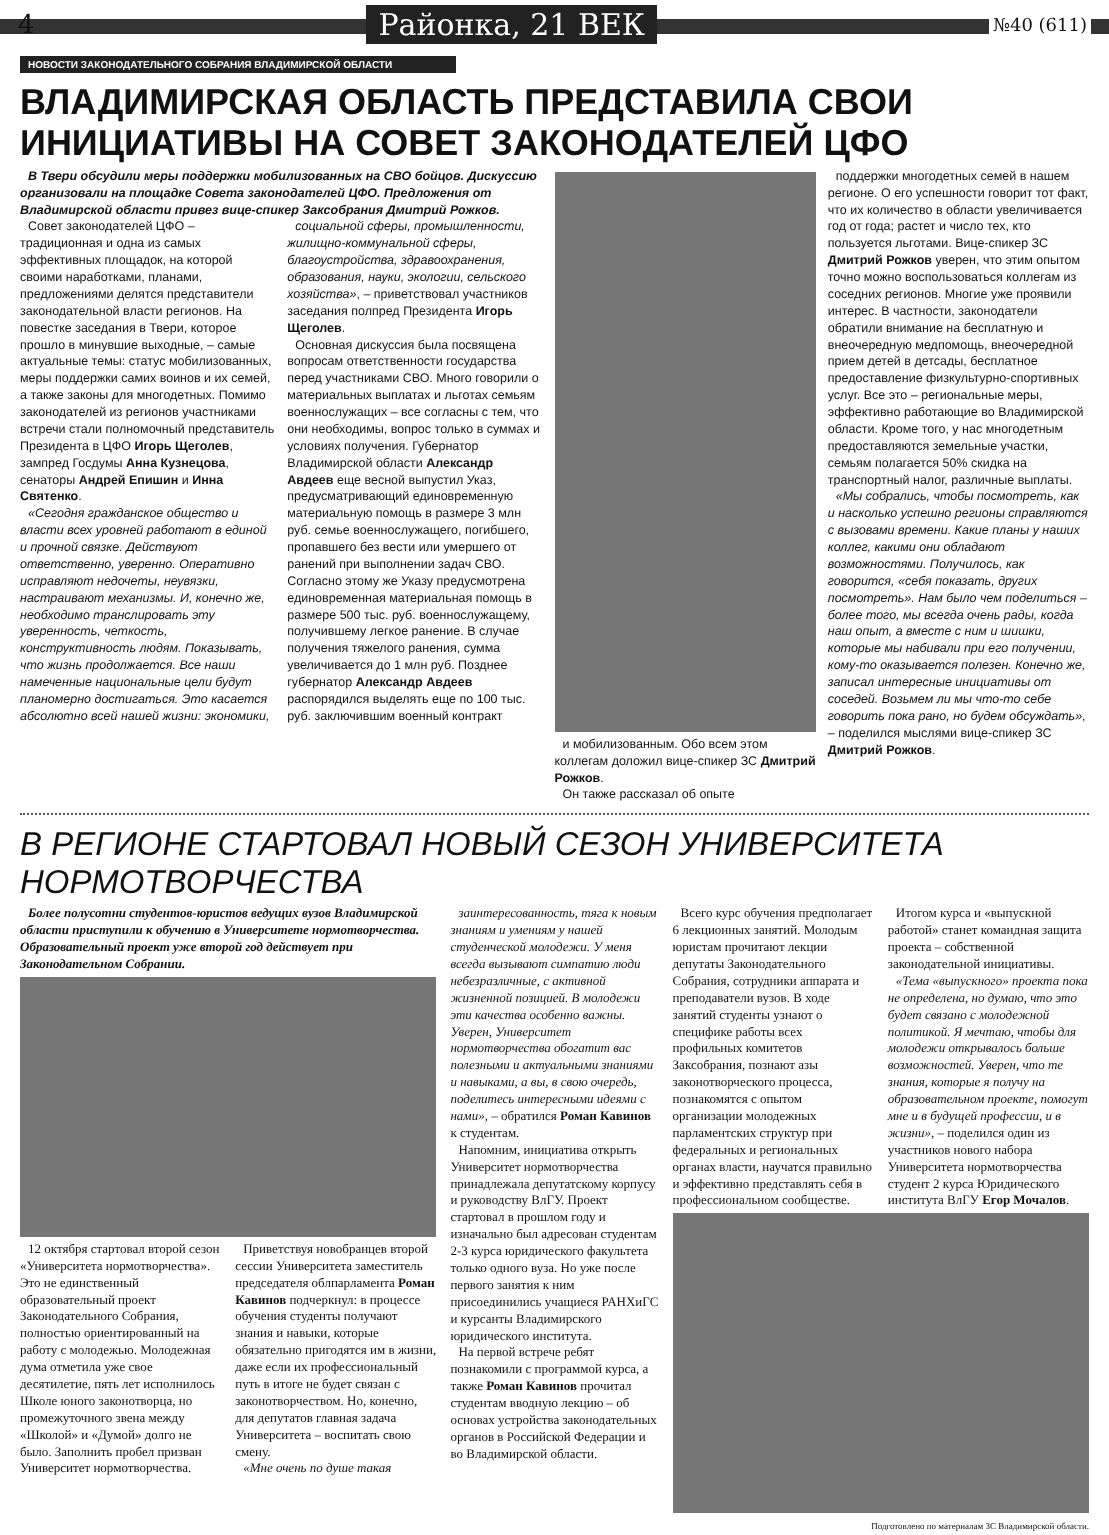4 Районка, 21 ВЕК №40 (611)
НОВОСТИ ЗАКОНОДАТЕЛЬНОГО СОБРАНИЯ ВЛАДИМИРСКОЙ ОБЛАСТИ
ВЛАДИМИРСКАЯ ОБЛАСТЬ ПРЕДСТАВИЛА СВОИ ИНИЦИАТИВЫ НА СОВЕТ ЗАКОНОДАТЕЛЕЙ ЦФО
В Твери обсудили меры поддержки мобилизованных на СВО бойцов. Дискуссию организовали на площадке Совета законодателей ЦФО. Предложения от Владимирской области привез вице-спикер Заксобрания Дмитрий Рожков.
Совет законодателей ЦФО – традиционная и одна из самых эффективных площадок, на которой своими наработками, планами, предложениями делятся представители законодательной власти регионов. На повестке заседания в Твери, которое прошло в минувшие выходные, – самые актуальные темы: статус мобилизованных, меры поддержки самих воинов и их семей, а также законы для многодетных. Помимо законодателей из регионов участниками встречи стали полномочный представитель Президента в ЦФО Игорь Щеголев, зампред Госдумы Анна Кузнецова, сенаторы Андрей Епишин и Инна Святенко.
«Сегодня гражданское общество и власти всех уровней работают в единой и прочной связке. Действуют ответственно, уверенно. Оперативно исправляют недочеты, неувязки, настраивают механизмы. И, конечно же, необходимо транслировать эту уверенность, четкость, конструктивность людям. Показывать, что жизнь продолжается. Все наши намеченные национальные цели будут планомерно достигаться. Это касается абсолютно всей нашей жизни: экономики,
социальной сферы, промышленности, жилищно-коммунальной сферы, благоустройства, здравоохранения, образования, науки, экологии, сельского хозяйства», – приветствовал участников заседания полпред Президента Игорь Щеголев.
Основная дискуссия была посвящена вопросам ответственности государства перед участниками СВО. Много говорили о материальных выплатах и льготах семьям военнослужащих – все согласны с тем, что они необходимы, вопрос только в суммах и условиях получения. Губернатор Владимирской области Александр Авдеев еще весной выпустил Указ, предусматривающий единовременную материальную помощь в размере 3 млн руб. семье военнослужащего, погибшего, пропавшего без вести или умершего от ранений при выполнении задач СВО. Согласно этому же Указу предусмотрена единовременная материальная помощь в размере 500 тыс. руб. военнослужащему, получившему легкое ранение. В случае получения тяжелого ранения, сумма увеличивается до 1 млн руб. Позднее губернатор Александр Авдеев распорядился выделять еще по 100 тыс. руб. заключившим военный контракт
и мобилизованным. Обо всем этом коллегам доложил вице-спикер ЗС Дмитрий Рожков.
Он также рассказал об опыте
поддержки многодетных семей в нашем регионе. О его успешности говорит тот факт, что их количество в области увеличивается год от года; растет и число тех, кто пользуется льготами. Вице-спикер ЗС Дмитрий Рожков уверен, что этим опытом точно можно воспользоваться коллегам из соседних регионов. Многие уже проявили интерес. В частности, законодатели обратили внимание на бесплатную и внеочередную медпомощь, внеочередной прием детей в детсады, бесплатное предоставление физкультурно-спортивных услуг. Все это – региональные меры, эффективно работающие во Владимирской области. Кроме того, у нас многодетным предоставляются земельные участки, семьям полагается 50% скидка на транспортный налог, различные выплаты.
«Мы собрались, чтобы посмотреть, как и насколько успешно регионы справляются с вызовами времени. Какие планы у наших коллег, какими они обладают возможностями. Получилось, как говорится, «себя показать, других посмотреть». Нам было чем поделиться – более того, мы всегда очень рады, когда наш опыт, а вместе с ним и шишки, которые мы набивали при его получении, кому-то оказывается полезен. Конечно же, записал интересные инициативы от соседей. Возьмем ли мы что-то себе говорить пока рано, но будем обсуждать», – поделился мыслями вице-спикер ЗС Дмитрий Рожков.
В РЕГИОНЕ СТАРТОВАЛ НОВЫЙ СЕЗОН УНИВЕРСИТЕТА НОРМОТВОРЧЕСТВА
Более полусотни студентов-юристов ведущих вузов Владимирской области приступили к обучению в Университете нормотворчества. Образовательный проект уже второй год действует при Законодательном Собрании.
12 октября стартовал второй сезон «Университета нормотворчества». Это не единственный образовательный проект Законодательного Собрания, полностью ориентированный на работу с молодежью. Молодежная дума отметила уже свое десятилетие, пять лет исполнилось Школе юного законотворца, но промежуточного звена между «Школой» и «Думой» долго не было. Заполнить пробел призван Университет нормотворчества.
Приветствуя новобранцев второй сессии Университета заместитель председателя облпарламента Роман Кавинов подчеркнул: в процессе обучения студенты получают знания и навыки, которые обязательно пригодятся им в жизни, даже если их профессиональный путь в итоге не будет связан с законотворчеством. Но, конечно, для депутатов главная задача Университета – воспитать свою смену.
«Мне очень по душе такая
заинтересованность, тяга к новым знаниям и умениям у нашей студенческой молодежи. У меня всегда вызывают симпатию люди небезразличные, с активной жизненной позицией. В молодежи эти качества особенно важны. Уверен, Университет нормотворчества обогатит вас полезными и актуальными знаниями и навыками, а вы, в свою очередь, поделитесь интересными идеями с нами», – обратился Роман Кавинов к студентам.
Напомним, инициатива открыть Университет нормотворчества принадлежала депутатскому корпусу и руководству ВлГУ. Проект стартовал в прошлом году и изначально был адресован студентам 2-3 курса юридического факультета только одного вуза. Но уже после первого занятия к ним присоединились учащиеся РАНХиГС и курсанты Владимирского юридического института.
На первой встрече ребят познакомили с программой курса, а также Роман Кавинов прочитал студентам вводную лекцию – об основах устройства законодательных органов в Российской Федерации и во Владимирской области.
Всего курс обучения предполагает 6 лекционных занятий. Молодым юристам прочитают лекции депутаты Законодательного Собрания, сотрудники аппарата и преподаватели вузов. В ходе занятий студенты узнают о специфике работы всех профильных комитетов Заксобрания, познают азы законотворческого процесса, познакомятся с опытом организации молодежных парламентских структур при федеральных и региональных органах власти, научатся правильно и эффективно представлять себя в профессиональном сообществе.
Итогом курса и «выпускной работой» станет командная защита проекта – собственной законодательной инициативы.
«Тема «выпускного» проекта пока не определена, но думаю, что это будет связано с молодежной политикой. Я мечтаю, чтобы для молодежи открывалось больше возможностей. Уверен, что те знания, которые я получу на образовательном проекте, помогут мне и в будущей профессии, и в жизни», – поделился один из участников нового набора Университета нормотворчества студент 2 курса Юридического института ВлГУ Егор Мочалов.
Подготовлено по материалам ЗС Владимирской области.